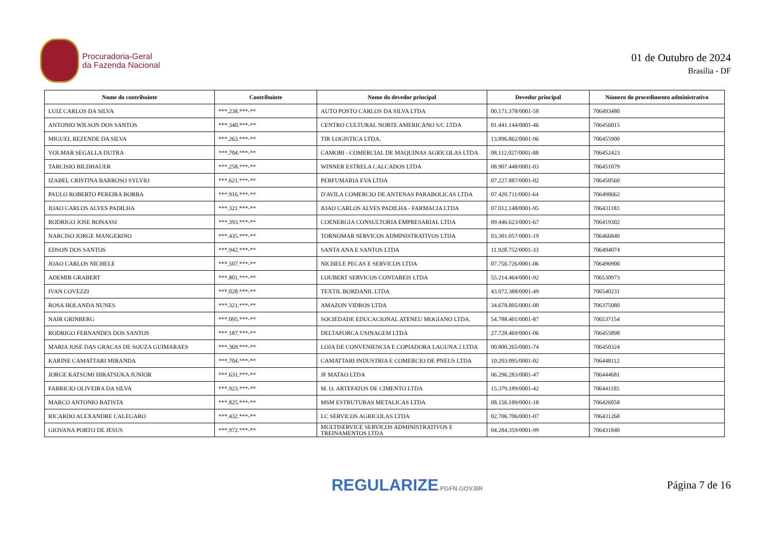Procuradoria-Geral
da Fazenda Nacional
01 de Outubro de 2024
Brasília - DF
| Nome do contribuinte | Contribuinte | Nome do devedor principal | Devedor principal | Número do procedimento administrativo |
| --- | --- | --- | --- | --- |
| LUIZ CARLOS DA SILVA | ***.238.***-** | AUTO POSTO CARLOS DA SILVA LTDA | 00.171.378/0001-58 | 706493480 |
| ANTONIO WILSON DOS SANTOS | ***.340.***-** | CENTRO CULTURAL NORTE AMERICANO S/C LTDA | 01.441.144/0001-46 | 706456015 |
| MIGUEL REZENDE DA SILVA | ***.263.***-** | TIR LOGISTICA LTDA. | 13.896.862/0001-96 | 706455900 |
| VOLMAR SEGALLA DUTRA | ***.704.***-** | CAMOBI - COMERCIAL DE MAQUINAS AGRICOLAS LTDA | 08.112.027/0001-88 | 706452423 |
| TARCISIO BILDHAUER | ***.258.***-** | WINNER ESTRELA CALCADOS LTDA | 08.907.448/0001-03 | 706451079 |
| IZABEL CRISTINA BARROSO SYLVIO | ***.621.***-** | PERFUMARIA EVA LTDA | 07.227.887/0001-02 | 706450560 |
| PAULO ROBERTO PEREIRA BORBA | ***.916.***-** | D'AVILA COMERCIO DE ANTENAS PARABOLICAS LTDA | 07.420.711/0001-64 | 706498662 |
| JOAO CARLOS ALVES PADILHA | ***.321.***-** | JOAO CARLOS ALVES PADILHA - FARMACIA LTDA | 07.012.148/0001-95 | 706431183 |
| RODRIGO JOSE BONASSI | ***.393.***-** | COENERGIA CONSULTORIA EMPRESARIAL LTDA | 09.446.623/0001-67 | 706419302 |
| NARCISO JORGE MANGERINO | ***.435.***-** | TORNOMAR SERVICOS ADMINISTRATIVOS LTDA | 03.301.057/0001-19 | 706466840 |
| EDSON DOS SANTOS | ***.942.***-** | SANTA ANA E SANTOS LTDA | 11.928.752/0001-33 | 706494074 |
| JOAO CARLOS NICHELE | ***.507.***-** | NICHELE PECAS E SERVICOS LTDA | 07.756.726/0001-06 | 706496900 |
| ADEMIR GRABERT | ***.801.***-** | LOUBERT SERVICOS CONTABEIS LTDA | 55.214.464/0001-92 | 706530973 |
| IVAN COVEZZI | ***.028.***-** | TEXTIL BORDANIL LTDA | 43.072.388/0001-49 | 706540231 |
| ROSA HOLANDA NUNES | ***.321.***-** | AMAZON VIDROS LTDA | 34.678.805/0001-00 | 706375080 |
| NAIR GRINBERG | ***.095.***-** | SOCIEDADE EDUCACIONAL ATENEU MOGIANO LTDA. | 54.788.401/0001-87 | 706537154 |
| RODRIGO FERNANDES DOS SANTOS | ***.187.***-** | DELTAFORCA USINAGEM LTDA | 27.728.469/0001-06 | 706455898 |
| MARIA JOSE DAS GRACAS DE SOUZA GUIMARAES | ***.369.***-** | LOJA DE CONVENIENCIA E COPIADORA LAGUNA 2 LTDA | 00.800.265/0001-74 | 706450324 |
| KARINE CAMATTARI MIRANDA | ***.704.***-** | CAMATTARI INDUSTRIA E COMERCIO DE PNEUS LTDA | 10.203.095/0001-02 | 706448112 |
| JORGE KATSUMI HIRATSUKA JUNIOR | ***.631.***-** | JF MATAO LTDA | 06.296.283/0001-47 | 706444681 |
| FABRICIO OLIVEIRA DA SILVA | ***.923.***-** | M. O. ARTEFATOS DE CIMENTO LTDA | 15.379.189/0001-42 | 706441185 |
| MARCO ANTONIO BATISTA | ***.825.***-** | MSM ESTRUTURAS METALICAS LTDA | 08.156.189/0001-18 | 706426058 |
| RICARDO ALEXANDRE CALEGARO | ***.432.***-** | LC SERVICOS AGRICOLAS LTDA | 02.706.706/0001-07 | 706431268 |
| GIOVANA PORTO DE JESUS | ***.972.***-** | MULTISERVICE SERVICOS ADMINISTRATIVOS E TREINAMENTOS LTDA | 04.284.359/0001-99 | 706431840 |
REGULARIZE.PGFN.GOV.BR
Página 7 de 16